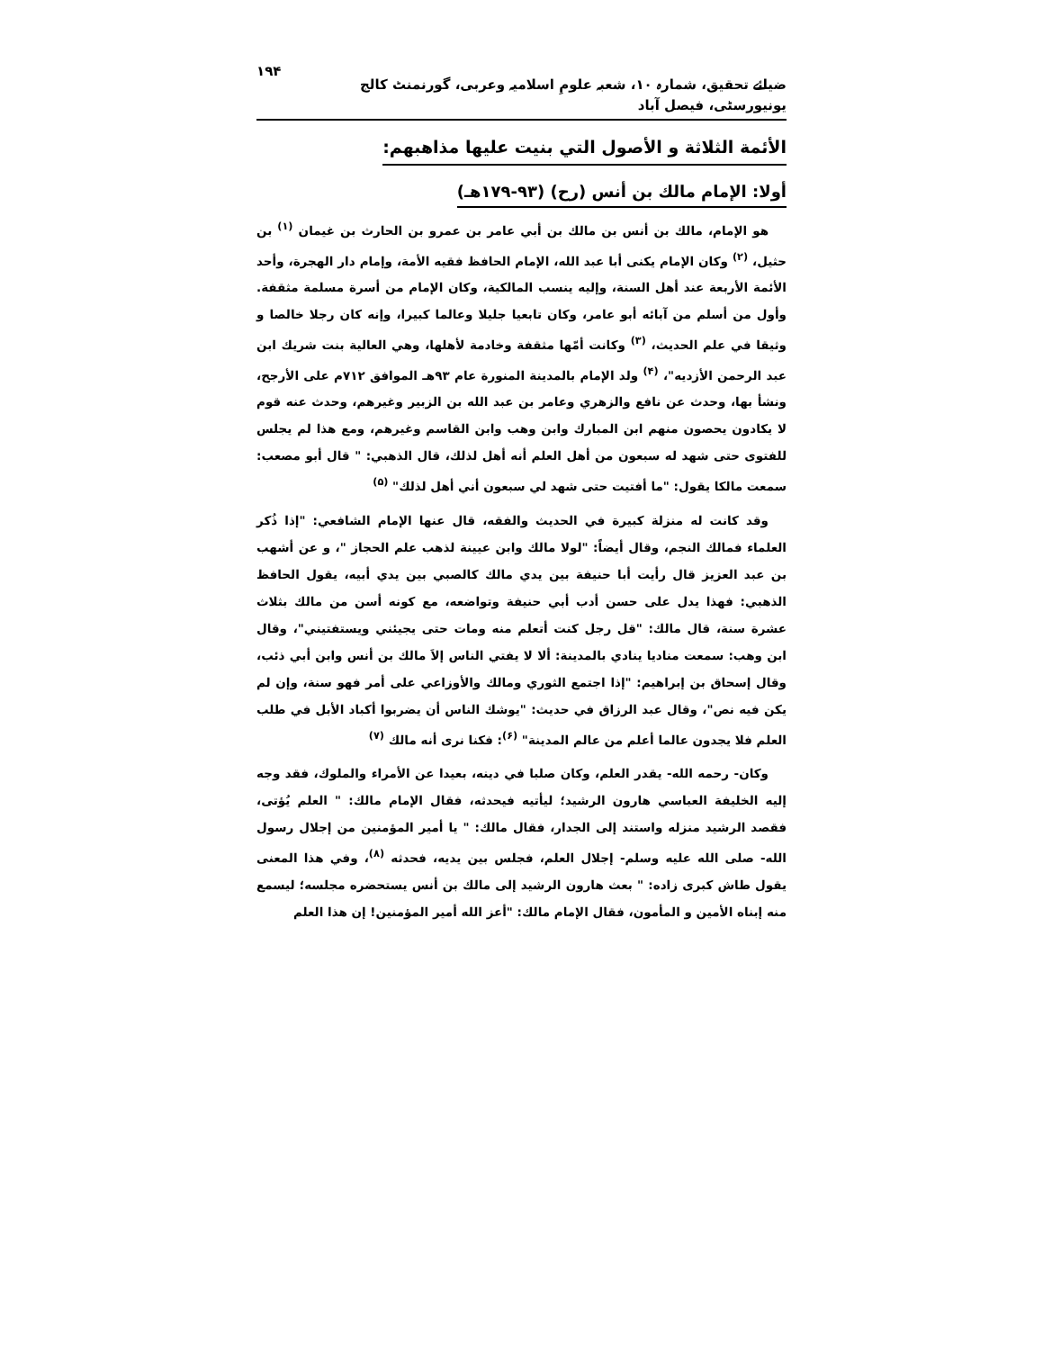ضیائے تحقیق، شمارہ ۱۰، شعبہ علومِ اسلامیہ وعربی، گورنمنٹ کالج یونیورسٹی، فیصل آباد ۱۹۴
الأئمة الثلاثة و الأصول التي بنيت عليها مذاهبهم:
أولا: الإمام مالك بن أنس (رح) (۹۳-۱۷۹هـ)
هو الإمام، مالك بن أنس بن مالك بن أبي عامر بن عمرو بن الحارث بن غيمان <sup>(۱)</sup> بن حثيل، <sup>(۲)</sup> وكان الإمام يكنى أبا عبد الله، الإمام الحافظ فقيه الأمة، وإمام دار الهجرة، وأحد الأئمة الأربعة عند أهل السنة، وإليه ينسب المالكية، وكان الإمام من أسرة مسلمة مثقفة. وأول من أسلم من آبائه أبو عامر، وكان تابعيا جليلا وعالما كبيرا، وإنه كان رجلا خالصا و وثيقا في علم الحديث، <sup>(۳)</sup> وكانت أمّها مثقفة وخادمة لأهلها، وهي العالية بنت شريك ابن عبد الرحمن الأزديه"، <sup>(۴)</sup> ولد الإمام بالمدينة المنورة عام ۹۳هـ الموافق ۷۱۲م على الأرجح، ونشأ بها، وحدث عن نافع والزهري وعامر بن عبد الله بن الزبير وغيرهم، وحدث عنه قوم لا يكادون يحصون منهم ابن المبارك وابن وهب وابن القاسم وغيرهم، ومع هذا لم يجلس للفتوى حتى شهد له سبعون من أهل العلم أنه أهل لذلك، قال الذهبي: " قال أبو مصعب: سمعت مالكا يقول: "ما أفتيت حتى شهد لي سبعون أني أهل لذلك" <sup>(۵)</sup>
وقد كانت له منزلة كبيرة في الحديث والفقه، قال عنها الإمام الشافعي: "إذا ذُكر العلماء فمالك النجم، وقال أيضاً: "لولا مالك وابن عيينة لذهب علم الحجاز "، و عن أشهب بن عبد العزيز قال رأيت أبا حنيفة بين يدي مالك كالصبي بين يدي أبيه، يقول الحافظ الذهبي: فهذا يدل على حسن أدب أبي حنيفة وتواضعه، مع كونه أسن من مالك بثلاث عشرة سنة، قال مالك: "قل رجل كنت أتعلم منه ومات حتى يجيئني ويستفتيني"، وقال ابن وهب: سمعت مناديا ينادي بالمدينة: ألا لا يفتي الناس إلاَ مالك بن أنس وابن أبي ذئب، وقال إسحاق بن إبراهيم: "إذا اجتمع الثوري ومالك والأوزاعي على أمر فهو سنة، وإن لم يكن فيه نص"، وقال عبد الرزاق في حديث: "يوشك الناس أن يضربوا أكباد الأبل في طلب العلم فلا يجدون عالما أعلم من عالم المدينة" <sup>(۶)</sup>: فكنا نرى أنه مالك <sup>(۷)</sup>
وكان- رحمه الله- يقدر العلم، وكان صلبا في دينه، بعيدا عن الأمراء والملوك، فقد وجه إليه الخليفة العباسي هارون الرشيد؛ ليأتيه فيحدثه، فقال الإمام مالك: " العلم يُؤتى، فقصد الرشيد منزله واستند إلى الجدار، فقال مالك: " يا أمير المؤمنين من إجلال رسول الله- صلى الله عليه وسلم- إجلال العلم، فجلس بين يديه، فحدثه <sup>(۸)</sup>، وفي هذا المعنى يقول طاش كبرى زاده: " بعث هارون الرشيد إلى مالك بن أنس يستحضره مجلسه؛ ليسمع منه إبناه الأمين و المأمون، فقال الإمام مالك: "أعز الله أمير المؤمنين! إن هذا العلم